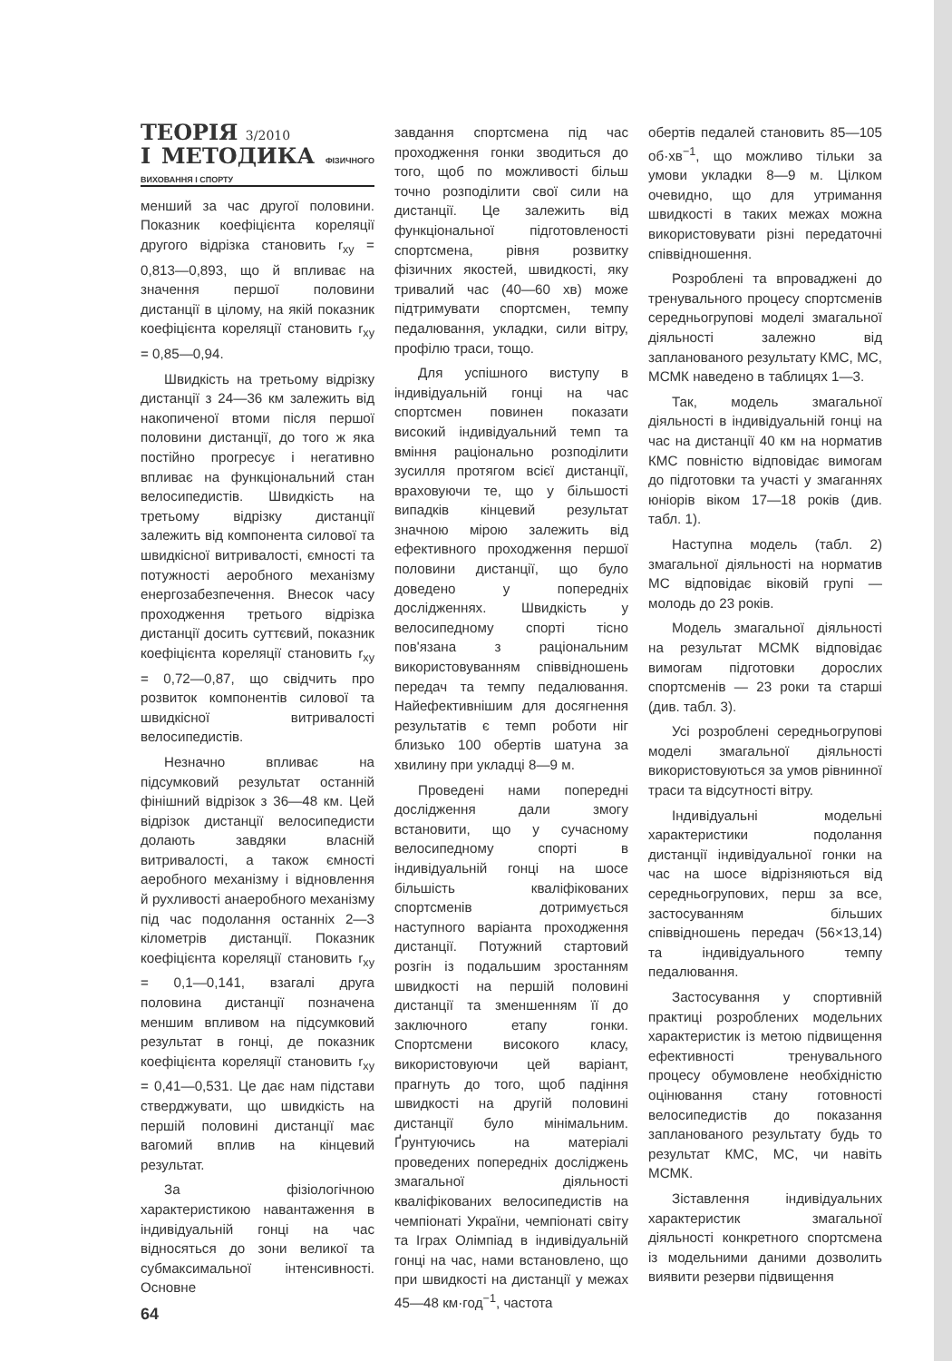ТЕОРІЯ 3/2010
І МЕТОДИКА ФІЗИЧНОГО ВИХОВАННЯ І СПОРТУ
менший за час другої половини. Показник коефіцієнта кореляції другого відрізка становить r<sub>xy</sub> = 0,813—0,893, що й впливає на значення першої половини дистанції в цілому, на якій показник коефіцієнта кореляції становить r<sub>xy</sub> = 0,85—0,94.
Швидкість на третьому відрізку дистанції з 24—36 км залежить від накопиченої втоми після першої половини дистанції, до того ж яка постійно прогресує і негативно впливає на функціональний стан велосипедистів. Швидкість на третьому відрізку дистанції залежить від компонента силової та швидкісної витривалості, ємності та потужності аеробного механізму енергозабезпечення. Внесок часу проходження третього відрізка дистанції досить суттєвий, показник коефіцієнта кореляції становить r<sub>xy</sub> = 0,72—0,87, що свідчить про розвиток компонентів силової та швидкісної витривалості велосипедистів.
Незначно впливає на підсумковий результат останній фінішний відрізок з 36—48 км. Цей відрізок дистанції велосипедисти долають завдяки власній витривалості, а також ємності аеробного механізму і відновлення й рухливості анаеробного механізму під час подолання останніх 2—3 кілометрів дистанції. Показник коефіцієнта кореляції становить r<sub>xy</sub> = 0,1—0,141, взагалі друга половина дистанції позначена меншим впливом на підсумковий результат в гонці, де показник коефіцієнта кореляції становить r<sub>xy</sub> = 0,41—0,531. Це дає нам підстави стверджувати, що швидкість на першій половині дистанції має вагомий вплив на кінцевий результат.
За фізіологічною характеристикою навантаження в індивідуальній гонці на час відносяться до зони великої та субмаксимальної інтенсивності. Основне
64
завдання спортсмена під час проходження гонки зводиться до того, щоб по можливості більш точно розподілити свої сили на дистанції. Це залежить від функціональної підготовленості спортсмена, рівня розвитку фізичних якостей, швидкості, яку тривалий час (40—60 хв) може підтримувати спортсмен, темпу педалювання, укладки, сили вітру, профілю траси, тощо.
Для успішного виступу в індивідуальній гонці на час спортсмен повинен показати високий індивідуальний темп та вміння раціонально розподілити зусилля протягом всієї дистанції, враховуючи те, що у більшості випадків кінцевий результат значною мірою залежить від ефективного проходження першої половини дистанції, що було доведено у попередніх дослідженнях. Швидкість у велосипедному спорті тісно пов'язана з раціональним використовуванням співвідношень передач та темпу педалювання. Найефективнішим для досягнення результатів є темп роботи ніг близько 100 обертів шатуна за хвилину при укладці 8—9 м.
Проведені нами попередні дослідження дали змогу встановити, що у сучасному велосипедному спорті в індивідуальній гонці на шосе більшість кваліфікованих спортсменів дотримується наступного варіанта проходження дистанції. Потужний стартовий розгін із подальшим зростанням швидкості на першій половині дистанції та зменшенням її до заключного етапу гонки. Спортсмени високого класу, використовуючи цей варіант, прагнуть до того, щоб падіння швидкості на другій половині дистанції було мінімальним. Ґрунтуючись на матеріалі проведених попередніх досліджень змагальної діяльності кваліфікованих велосипедистів на чемпіонаті України, чемпіонаті світу та Іграх Олімпіад в індивідуальній гонці на час, нами встановлено, що при швидкості на дистанції у межах 45—48 км·год<sup>−1</sup>, частота
обертів педалей становить 85—105 об·хв<sup>−1</sup>, що можливо тільки за умови укладки 8—9 м. Цілком очевидно, що для утримання швидкості в таких межах можна використовувати різні передаточні співвідношення.
Розроблені та впроваджені до тренувального процесу спортсменів середньогрупові моделі змагальної діяльності залежно від запланованого результату КМС, МС, МСМК наведено в таблицях 1—3.
Так, модель змагальної діяльності в індивідуальній гонці на час на дистанції 40 км на норматив КМС повністю відповідає вимогам до підготовки та участі у змаганнях юніорів віком 17—18 років (див. табл. 1).
Наступна модель (табл. 2) змагальної діяльності на норматив МС відповідає віковій групі — молодь до 23 років.
Модель змагальної діяльності на результат МСМК відповідає вимогам підготовки дорослих спортсменів — 23 роки та старші (див. табл. 3).
Усі розроблені середньогрупові моделі змагальної діяльності використовуються за умов рівнинної траси та відсутності вітру.
Індивідуальні модельні характеристики подолання дистанції індивідуальної гонки на час на шосе відрізняються від середньогрупових, перш за все, застосуванням більших співвідношень передач (56×13,14) та індивідуального темпу педалювання.
Застосування у спортивній практиці розроблених модельних характеристик із метою підвищення ефективності тренувального процесу обумовлене необхідністю оцінювання стану готовності велосипедистів до показання запланованого результату будь то результат КМС, МС, чи навіть МСМК.
Зіставлення індивідуальних характеристик змагальної діяльності конкретного спортсмена із модельними даними дозволить виявити резерви підвищення